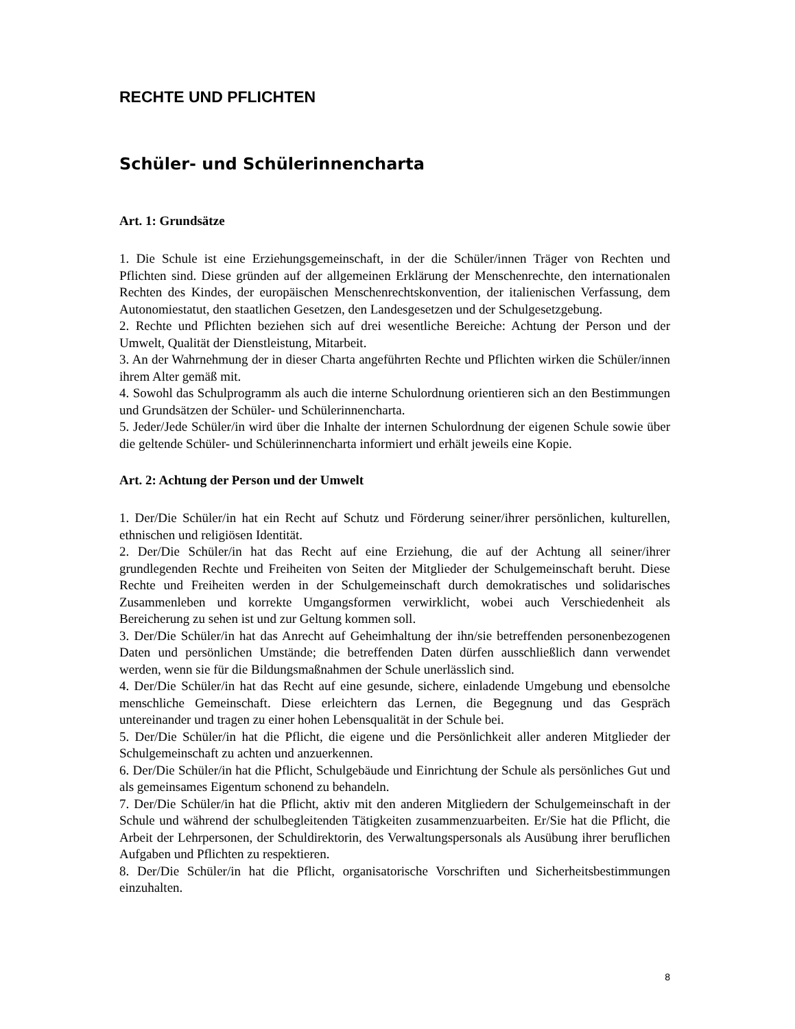RECHTE UND PFLICHTEN
Schüler- und Schülerinnencharta
Art. 1: Grundsätze
1. Die Schule ist eine Erziehungsgemeinschaft, in der die Schüler/innen Träger von Rechten und Pflichten sind. Diese gründen auf der allgemeinen Erklärung der Menschenrechte, den internationalen Rechten des Kindes, der europäischen Menschenrechtskonvention, der italienischen Verfassung, dem Autonomiestatut, den staatlichen Gesetzen, den Landesgesetzen und der Schulgesetzgebung.
2. Rechte und Pflichten beziehen sich auf drei wesentliche Bereiche: Achtung der Person und der Umwelt, Qualität der Dienstleistung, Mitarbeit.
3. An der Wahrnehmung der in dieser Charta angeführten Rechte und Pflichten wirken die Schüler/innen ihrem Alter gemäß mit.
4. Sowohl das Schulprogramm als auch die interne Schulordnung orientieren sich an den Bestimmungen und Grundsätzen der Schüler- und Schülerinnencharta.
5. Jeder/Jede Schüler/in wird über die Inhalte der internen Schulordnung der eigenen Schule sowie über die geltende Schüler- und Schülerinnencharta informiert und erhält jeweils eine Kopie.
Art. 2: Achtung der Person und der Umwelt
1. Der/Die Schüler/in hat ein Recht auf Schutz und Förderung seiner/ihrer persönlichen, kulturellen, ethnischen und religiösen Identität.
2. Der/Die Schüler/in hat das Recht auf eine Erziehung, die auf der Achtung all seiner/ihrer grundlegenden Rechte und Freiheiten von Seiten der Mitglieder der Schulgemeinschaft beruht. Diese Rechte und Freiheiten werden in der Schulgemeinschaft durch demokratisches und solidarisches Zusammenleben und korrekte Umgangsformen verwirklicht, wobei auch Verschiedenheit als Bereicherung zu sehen ist und zur Geltung kommen soll.
3. Der/Die Schüler/in hat das Anrecht auf Geheimhaltung der ihn/sie betreffenden personenbezogenen Daten und persönlichen Umstände; die betreffenden Daten dürfen ausschließlich dann verwendet werden, wenn sie für die Bildungsmaßnahmen der Schule unerlässlich sind.
4. Der/Die Schüler/in hat das Recht auf eine gesunde, sichere, einladende Umgebung und ebensolche menschliche Gemeinschaft. Diese erleichtern das Lernen, die Begegnung und das Gespräch untereinander und tragen zu einer hohen Lebensqualität in der Schule bei.
5. Der/Die Schüler/in hat die Pflicht, die eigene und die Persönlichkeit aller anderen Mitglieder der Schulgemeinschaft zu achten und anzuerkennen.
6. Der/Die Schüler/in hat die Pflicht, Schulgebäude und Einrichtung der Schule als persönliches Gut und als gemeinsames Eigentum schonend zu behandeln.
7. Der/Die Schüler/in hat die Pflicht, aktiv mit den anderen Mitgliedern der Schulgemeinschaft in der Schule und während der schulbegleitenden Tätigkeiten zusammenzuarbeiten. Er/Sie hat die Pflicht, die Arbeit der Lehrpersonen, der Schuldirektorin, des Verwaltungspersonals als Ausübung ihrer beruflichen Aufgaben und Pflichten zu respektieren.
8. Der/Die Schüler/in hat die Pflicht, organisatorische Vorschriften und Sicherheitsbestimmungen einzuhalten.
8